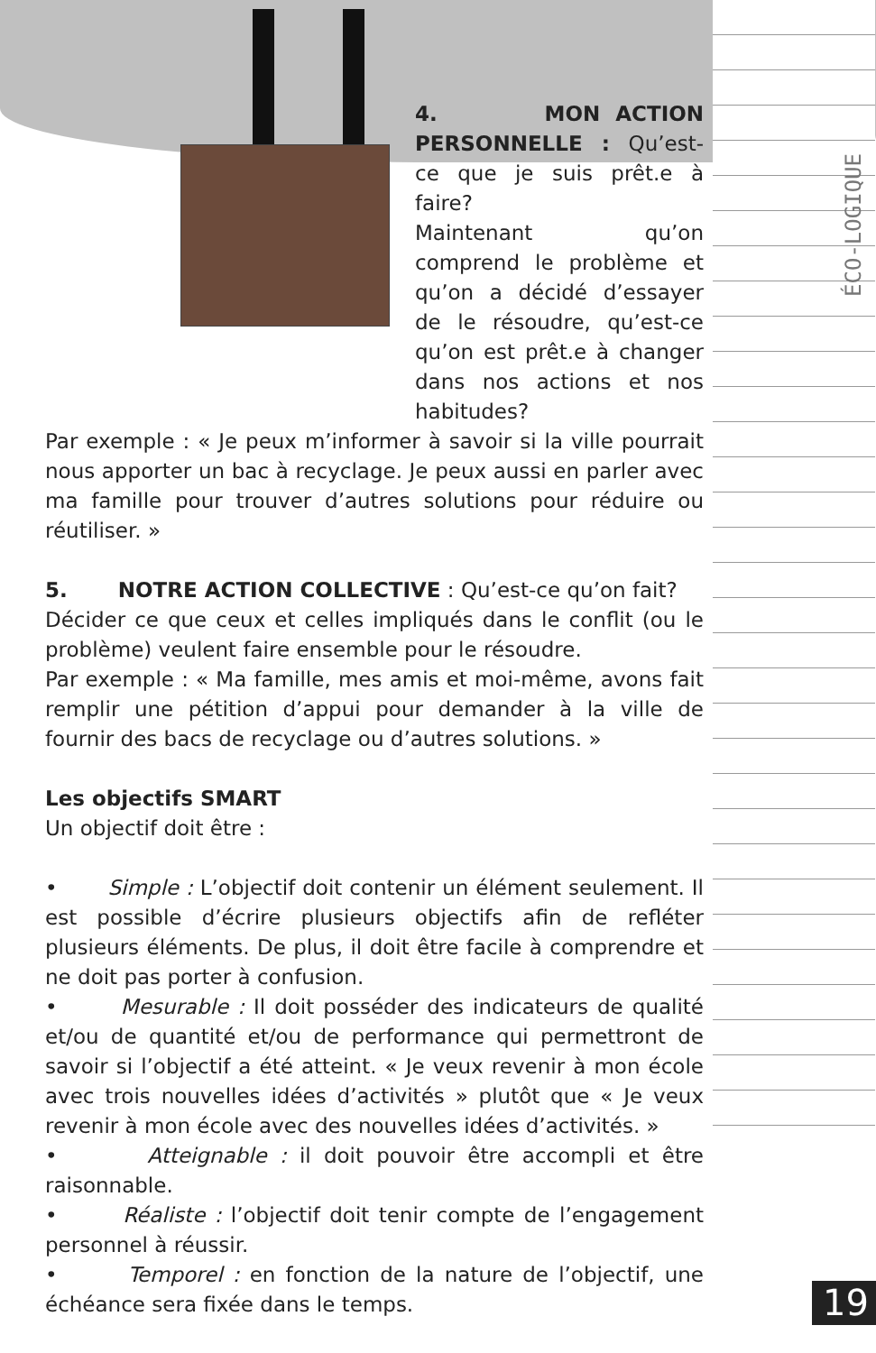ÉCO-LOGIQUE
4. MON ACTION PERSONNELLE : Qu’est-ce que je suis prêt.e à faire?
Maintenant qu’on comprend le problème et qu’on a décidé d’essayer de le résoudre, qu’est-ce qu’on est prêt.e à changer dans nos actions et nos habitudes?
Par exemple : « Je peux m’informer à savoir si la ville pourrait nous apporter un bac à recyclage. Je peux aussi en parler avec ma famille pour trouver d’autres solutions pour réduire ou réutiliser. »
5. NOTRE ACTION COLLECTIVE : Qu’est-ce qu’on fait?
Décider ce que ceux et celles impliqués dans le conflit (ou le problème) veulent faire ensemble pour le résoudre.
Par exemple : « Ma famille, mes amis et moi-même, avons fait remplir une pétition d’appui pour demander à la ville de fournir des bacs de recyclage ou d’autres solutions. »
Les objectifs SMART
Un objectif doit être :
• Simple : L’objectif doit contenir un élément seulement. Il est possible d’écrire plusieurs objectifs afin de refléter plusieurs éléments. De plus, il doit être facile à comprendre et ne doit pas porter à confusion.
• Mesurable : Il doit posséder des indicateurs de qualité et/ou de quantité et/ou de performance qui permettront de savoir si l’objectif a été atteint. « Je veux revenir à mon école avec trois nouvelles idées d’activités » plutôt que « Je veux revenir à mon école avec des nouvelles idées d’activités. »
• Atteignable : il doit pouvoir être accompli et être raisonnable.
• Réaliste : l’objectif doit tenir compte de l’engagement personnel à réussir.
• Temporel : en fonction de la nature de l’objectif, une échéance sera fixée dans le temps.
19